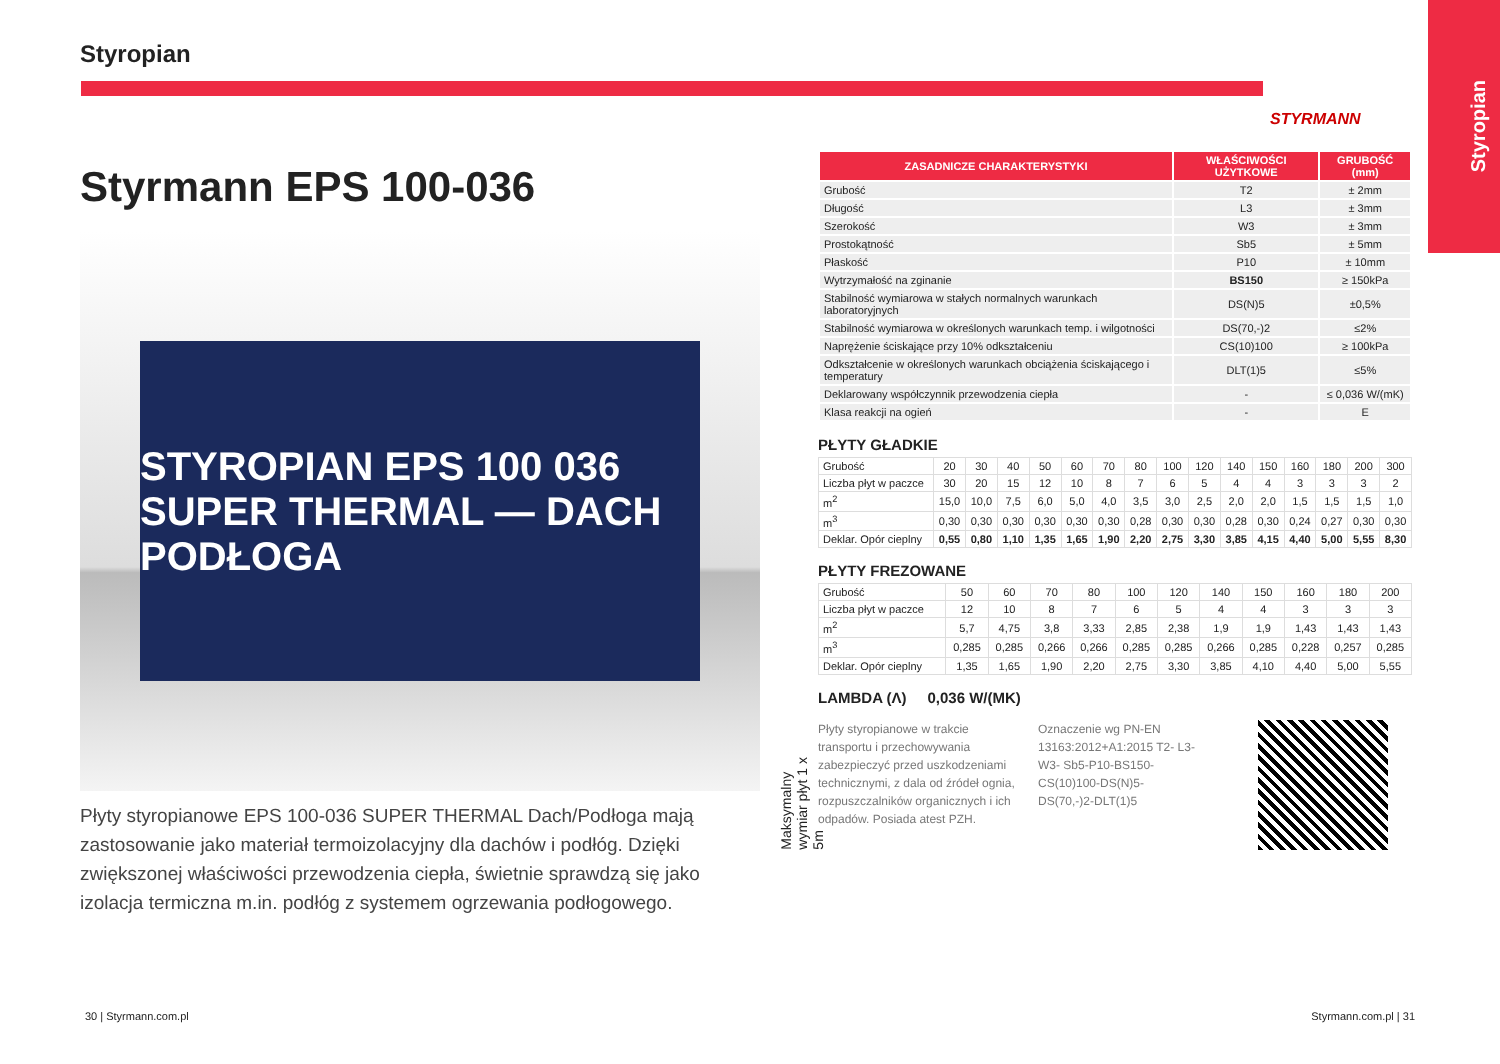Styropian
Styropian
Styrmann EPS 100-036
STYROPIAN EPS 100 036 SUPER THERMAL — DACH PODŁOGA
Płyty styropianowe EPS 100-036 SUPER THERMAL Dach/Podłoga mają zastosowanie jako materiał termoizolacyjny dla dachów i podłóg. Dzięki zwiększonej właściwości przewodzenia ciepła, świetnie sprawdzą się jako izolacja termiczna m.in. podłóg z systemem ogrzewania podłogowego.
STYRMANN
| ZASADNICZE CHARAKTERYSTYKI | WŁAŚCIWOŚCI UŻYTKOWE | GRUBOŚĆ (mm) |
| --- | --- | --- |
| Grubość | T2 | ± 2mm |
| Długość | L3 | ± 3mm |
| Szerokość | W3 | ± 3mm |
| Prostokątność | Sb5 | ± 5mm |
| Płaskość | P10 | ± 10mm |
| Wytrzymałość na zginanie | BS150 | ≥ 150kPa |
| Stabilność wymiarowa w stałych normalnych warunkach laboratoryjnych | DS(N)5 | ±0,5% |
| Stabilność wymiarowa w określonych warunkach temp. i wilgotności | DS(70,-)2 | ≤2% |
| Naprężenie ściskające przy 10% odkształceniu | CS(10)100 | ≥ 100kPa |
| Odkształcenie w określonych warunkach obciążenia ściskającego i temperatury | DLT(1)5 | ≤5% |
| Deklarowany współczynnik przewodzenia ciepła | - | ≤ 0,036 W/(mK) |
| Klasa reakcji na ogień | - | E |
PŁYTY GŁADKIE
| Grubość | 20 | 30 | 40 | 50 | 60 | 70 | 80 | 100 | 120 | 140 | 150 | 160 | 180 | 200 | 300 |
| Liczba płyt w paczce | 30 | 20 | 15 | 12 | 10 | 8 | 7 | 6 | 5 | 4 | 4 | 3 | 3 | 3 | 2 |
| m<sup>2</sup> | 15,0 | 10,0 | 7,5 | 6,0 | 5,0 | 4,0 | 3,5 | 3,0 | 2,5 | 2,0 | 2,0 | 1,5 | 1,5 | 1,5 | 1,0 |
| m<sup>3</sup> | 0,30 | 0,30 | 0,30 | 0,30 | 0,30 | 0,30 | 0,28 | 0,30 | 0,30 | 0,28 | 0,30 | 0,24 | 0,27 | 0,30 | 0,30 |
| Deklar. Opór cieplny | 0,55 | 0,80 | 1,10 | 1,35 | 1,65 | 1,90 | 2,20 | 2,75 | 3,30 | 3,85 | 4,15 | 4,40 | 5,00 | 5,55 | 8,30 |
PŁYTY FREZOWANE
| Grubość | 50 | 60 | 70 | 80 | 100 | 120 | 140 | 150 | 160 | 180 | 200 |
| Liczba płyt w paczce | 12 | 10 | 8 | 7 | 6 | 5 | 4 | 4 | 3 | 3 | 3 |
| m<sup>2</sup> | 5,7 | 4,75 | 3,8 | 3,33 | 2,85 | 2,38 | 1,9 | 1,9 | 1,43 | 1,43 | 1,43 |
| m<sup>3</sup> | 0,285 | 0,285 | 0,266 | 0,266 | 0,285 | 0,285 | 0,266 | 0,285 | 0,228 | 0,257 | 0,285 |
| Deklar. Opór cieplny | 1,35 | 1,65 | 1,90 | 2,20 | 2,75 | 3,30 | 3,85 | 4,10 | 4,40 | 5,00 | 5,55 |
LAMBDA (Λ) 0,036 W/(MK)
Płyty styropianowe w trakcie transportu i przechowywania zabezpieczyć przed uszkodzeniami technicznymi, z dala od źródeł ognia, rozpuszczalników organicznych i ich odpadów. Posiada atest PZH.
Oznaczenie wg PN-EN 13163:2012+A1:2015 T2- L3-W3- Sb5-P10-BS150-CS(10)100-DS(N)5-DS(70,-)2-DLT(1)5
Maksymalny wymiar płyt 1 x 5m
30 | Styrmann.com.pl Styrmann.com.pl | 31